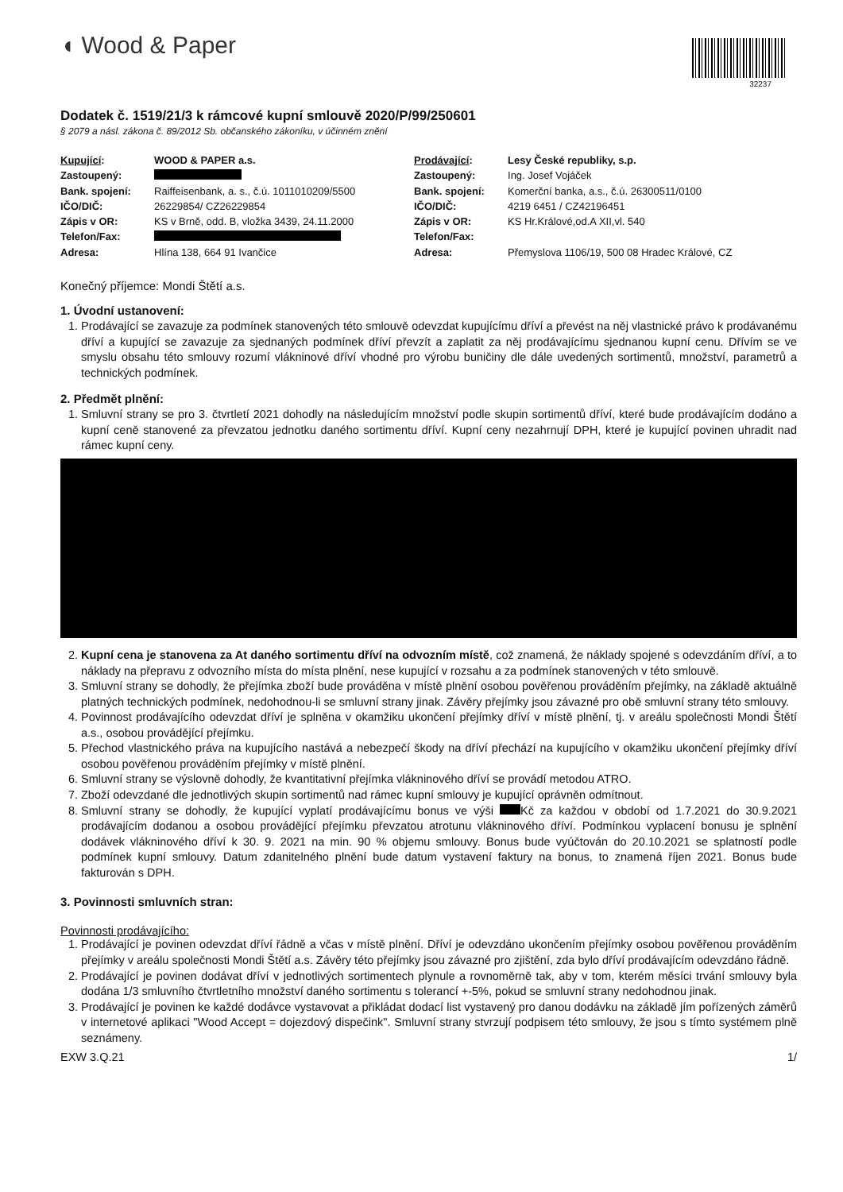◖ Wood & Paper
32237
Dodatek č. 1519/21/3 k rámcové kupní smlouvě 2020/P/99/250601
§ 2079 a násl. zákona č. 89/2012 Sb. občanského zákoníku, v účinném znění
| Kupující : | WOOD & PAPER a.s. | Prodávající : | Lesy České republiky, s.p. |
| Zastoupený: | | Zastoupený: | Ing. Josef Vojáček |
| Bank. spojení: | Raiffeisenbank, a. s., č.ú. 1011010209/5500 | Bank. spojení: | Komerční banka, a.s., č.ú. 26300511/0100 |
| IČO/DIČ: | 26229854/ CZ26229854 | IČO/DIČ: | 4219 6451 / CZ42196451 |
| Zápis v OR: | KS v Brně, odd. B, vložka 3439, 24.11.2000 | Zápis v OR: | KS Hr.Králové,od.A XII,vl. 540 |
| Telefon/Fax: | | Telefon/Fax: | |
| Adresa: | Hlína 138, 664 91 Ivančice | Adresa: | Přemyslova 1106/19, 500 08 Hradec Králové, CZ |
Konečný příjemce: Mondi Štětí a.s.
1. Úvodní ustanovení:
1. Prodávající se zavazuje za podmínek stanovených této smlouvě odevzdat kupujícímu dříví a převést na něj vlastnické právo k prodávanému dříví a kupující se zavazuje za sjednaných podmínek dříví převzít a zaplatit za něj prodávajícímu sjednanou kupní cenu. Dřívím se ve smyslu obsahu této smlouvy rozumí vlákninové dříví vhodné pro výrobu buničiny dle dále uvedených sortimentů, množství, parametrů a technických podmínek.
2. Předmět plnění:
1. Smluvní strany se pro 3. čtvrtletí 2021 dohodly na následujícím množství podle skupin sortimentů dříví, které bude prodávajícím dodáno a kupní ceně stanovené za převzatou jednotku daného sortimentu dříví. Kupní ceny nezahrnují DPH, které je kupující povinen uhradit nad rámec kupní ceny.
2. Kupní cena je stanovena za At daného sortimentu dříví na odvozním místě, což znamená, že náklady spojené s odevzdáním dříví, a to náklady na přepravu z odvozního místa do místa plnění, nese kupující v rozsahu a za podmínek stanovených v této smlouvě.
3. Smluvní strany se dohodly, že přejímka zboží bude prováděna v místě plnění osobou pověřenou prováděním přejímky, na základě aktuálně platných technických podmínek, nedohodnou-li se smluvní strany jinak. Závěry přejímky jsou závazné pro obě smluvní strany této smlouvy.
4. Povinnost prodávajícího odevzdat dříví je splněna v okamžiku ukončení přejímky dříví v místě plnění, tj. v areálu společnosti Mondi Štětí a.s., osobou provádějící přejímku.
5. Přechod vlastnického práva na kupujícího nastává a nebezpečí škody na dříví přechází na kupujícího v okamžiku ukončení přejímky dříví osobou pověřenou prováděním přejímky v místě plnění.
6. Smluvní strany se výslovně dohodly, že kvantitativní přejímka vlákninového dříví se provádí metodou ATRO.
7. Zboží odevzdané dle jednotlivých skupin sortimentů nad rámec kupní smlouvy je kupující oprávněn odmítnout.
8. Smluvní strany se dohodly, že kupující vyplatí prodávajícímu bonus ve výši Kč za každou v období od 1.7.2021 do 30.9.2021 prodávajícím dodanou a osobou provádějící přejímku převzatou atrotunu vlákninového dříví. Podmínkou vyplacení bonusu je splnění dodávek vlákninového dříví k 30. 9. 2021 na min. 90 % objemu smlouvy. Bonus bude vyúčtován do 20.10.2021 se splatností podle podmínek kupní smlouvy. Datum zdanitelného plnění bude datum vystavení faktury na bonus, to znamená říjen 2021. Bonus bude fakturován s DPH.
3. Povinnosti smluvních stran:
Povinnosti prodávajícího:
1. Prodávající je povinen odevzdat dříví řádně a včas v místě plnění. Dříví je odevzdáno ukončením přejímky osobou pověřenou prováděním přejímky v areálu společnosti Mondi Štětí a.s. Závěry této přejímky jsou závazné pro zjištění, zda bylo dříví prodávajícím odevzdáno řádně.
2. Prodávající je povinen dodávat dříví v jednotlivých sortimentech plynule a rovnoměrně tak, aby v tom, kterém měsíci trvání smlouvy byla dodána 1/3 smluvního čtvrtletního množství daného sortimentu s tolerancí +-5%, pokud se smluvní strany nedohodnou jinak.
3. Prodávající je povinen ke každé dodávce vystavovat a přikládat dodací list vystavený pro danou dodávku na základě jím pořízených záměrů v internetové aplikaci "Wood Accept = dojezdový dispečink". Smluvní strany stvrzují podpisem této smlouvy, že jsou s tímto systémem plně seznámeny.
EXW 3.Q.21 1/